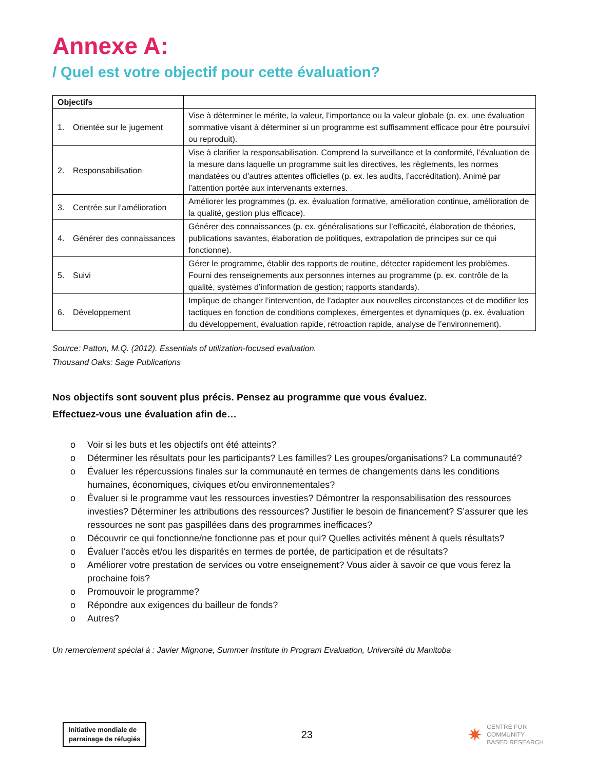Annexe A:
/ Quel est votre objectif pour cette évaluation?
| Objectifs | |
| --- | --- |
| 1. Orientée sur le jugement | Vise à déterminer le mérite, la valeur, l’importance ou la valeur globale (p. ex. une évaluation sommative visant à déterminer si un programme est suffisamment efficace pour être poursuivi ou reproduit). |
| 2. Responsabilisation | Vise à clarifier la responsabilisation. Comprend la surveillance et la conformité, l’évaluation de la mesure dans laquelle un programme suit les directives, les règlements, les normes mandatées ou d’autres attentes officielles (p. ex. les audits, l’accréditation). Animé par l’attention portée aux intervenants externes. |
| 3. Centrée sur l’amélioration | Améliorer les programmes (p. ex. évaluation formative, amélioration continue, amélioration de la qualité, gestion plus efficace). |
| 4. Générer des connaissances | Générer des connaissances (p. ex. généralisations sur l’efficacité, élaboration de théories, publications savantes, élaboration de politiques, extrapolation de principes sur ce qui fonctionne). |
| 5. Suivi | Gérer le programme, établir des rapports de routine, détecter rapidement les problèmes. Fourni des renseignements aux personnes internes au programme (p. ex. contrôle de la qualité, systèmes d’information de gestion; rapports standards). |
| 6. Développement | Implique de changer l’intervention, de l’adapter aux nouvelles circonstances et de modifier les tactiques en fonction de conditions complexes, émergentes et dynamiques (p. ex. évaluation du développement, évaluation rapide, rétroaction rapide, analyse de l’environnement). |
Source: Patton, M.Q. (2012). Essentials of utilization-focused evaluation.
Thousand Oaks: Sage Publications
Nos objectifs sont souvent plus précis. Pensez au programme que vous évaluez.
Effectuez-vous une évaluation afin de…
o Voir si les buts et les objectifs ont été atteints?
o Déterminer les résultats pour les participants? Les familles? Les groupes/organisations? La communauté?
o Évaluer les répercussions finales sur la communauté en termes de changements dans les conditions humaines, économiques, civiques et/ou environnementales?
o Évaluer si le programme vaut les ressources investies? Démontrer la responsabilisation des ressources investies? Déterminer les attributions des ressources? Justifier le besoin de financement? S’assurer que les ressources ne sont pas gaspillées dans des programmes inefficaces?
o Découvrir ce qui fonctionne/ne fonctionne pas et pour qui? Quelles activités mènent à quels résultats?
o Évaluer l’accès et/ou les disparités en termes de portée, de participation et de résultats?
o Améliorer votre prestation de services ou votre enseignement? Vous aider à savoir ce que vous ferez la prochaine fois?
o Promouvoir le programme?
o Répondre aux exigences du bailleur de fonds?
o Autres?
Un remerciement spécial à : Javier Mignone, Summer Institute in Program Evaluation, Université du Manitoba
Initiative mondiale de
parrainage de réfugiés
23
✷ CENTRE FOR
COMMUNITY
BASED RESEARCH